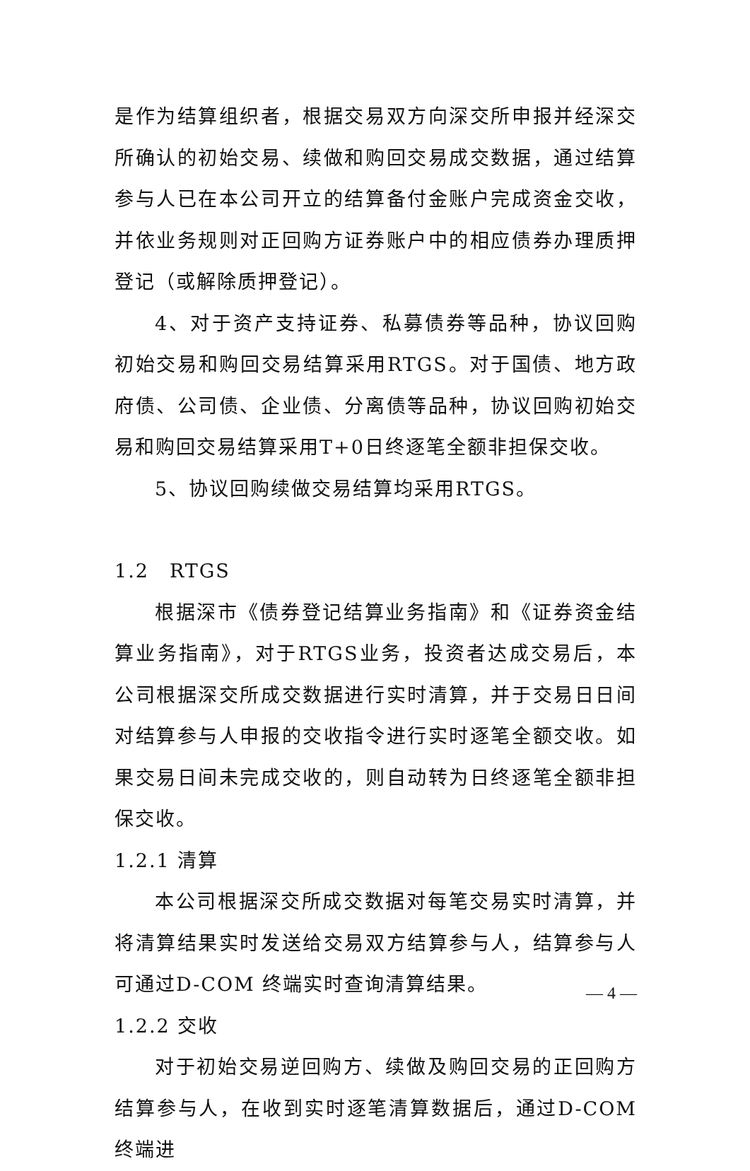是作为结算组织者，根据交易双方向深交所申报并经深交所确认的初始交易、续做和购回交易成交数据，通过结算参与人已在本公司开立的结算备付金账户完成资金交收，并依业务规则对正回购方证券账户中的相应债券办理质押登记（或解除质押登记）。
4、对于资产支持证券、私募债券等品种，协议回购初始交易和购回交易结算采用RTGS。对于国债、地方政府债、公司债、企业债、分离债等品种，协议回购初始交易和购回交易结算采用T+0日终逐笔全额非担保交收。
5、协议回购续做交易结算均采用RTGS。
1.2　RTGS
根据深市《债券登记结算业务指南》和《证券资金结算业务指南》，对于RTGS业务，投资者达成交易后，本公司根据深交所成交数据进行实时清算，并于交易日日间对结算参与人申报的交收指令进行实时逐笔全额交收。如果交易日间未完成交收的，则自动转为日终逐笔全额非担保交收。
1.2.1 清算
本公司根据深交所成交数据对每笔交易实时清算，并将清算结果实时发送给交易双方结算参与人，结算参与人可通过D-COM 终端实时查询清算结果。
1.2.2 交收
对于初始交易逆回购方、续做及购回交易的正回购方结算参与人，在收到实时逐笔清算数据后，通过D-COM终端进
— 4 —